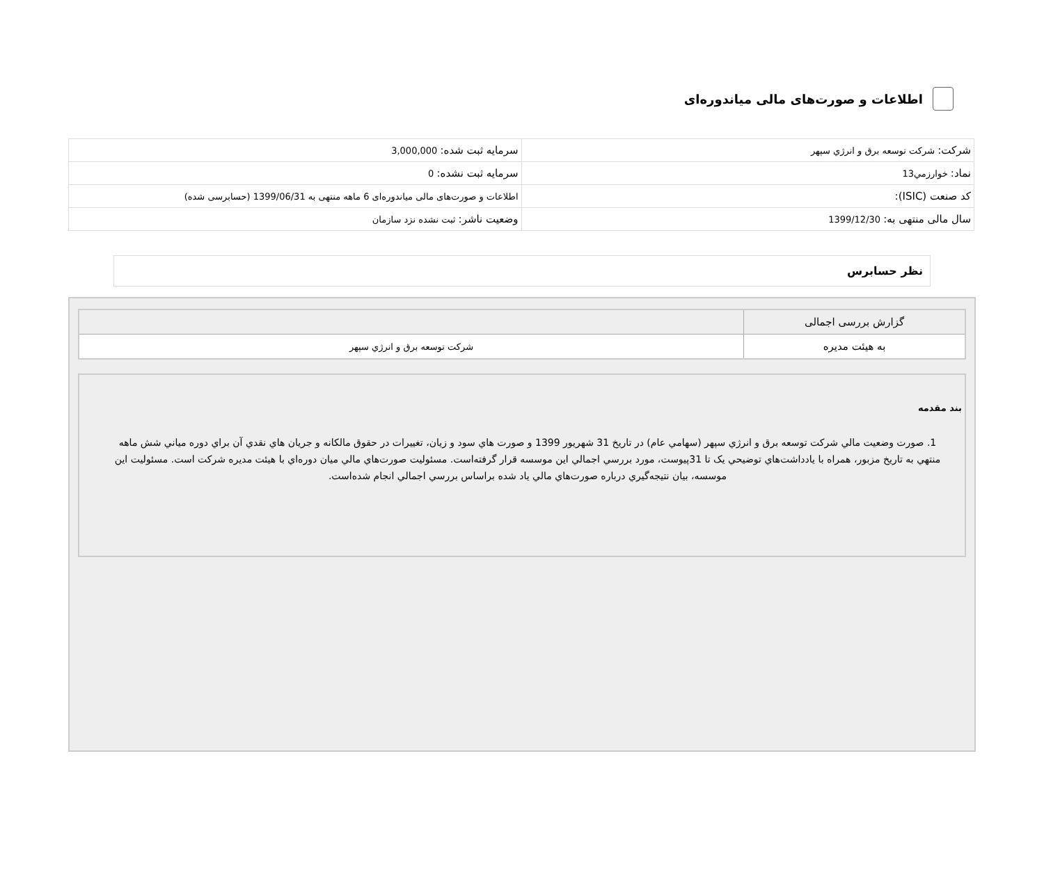اطلاعات و صورت‌های مالی میاندوره‌ای
| شرکت: شركت توسعه برق و انرژي سپهر | سرمایه ثبت شده: 3,000,000 |
| نماد: خوارزمي13 | سرمایه ثبت نشده: 0 |
| کد صنعت (ISIC): | اطلاعات و صورت‌های مالی میاندوره‌ای 6 ماهه منتهی به 1399/06/31 (حسابرسی شده) |
| سال مالی منتهی به: 1399/12/30 | وضعیت ناشر: ثبت نشده نزد سازمان |
نظر حسابرس
| گزارش بررسی اجمالی | |
| به هیئت مدیره | شركت توسعه برق و انرژي سپهر |
بند مقدمه
1. صورت وضعيت مالي شركت توسعه برق و انرژي سپهر (سهامي عام) در تاريخ 31 شهريور 1399 و صورت هاي سود و زيان، تغييرات در حقوق مالكانه و جريان هاي نقدي آن براي دوره مياني شش ماهه منتهي به تاريخ مزبور، همراه با يادداشت‌هاي توضيحي يک تا 31پيوست، مورد بررسي اجمالي اين موسسه قرار گرفته‌است. مسئوليت صورت‌هاي مالي ميان دوره‌اي با هيئت مديره شركت است. مسئوليت اين موسسه، بيان نتيجه‌گيري درباره صورت‌هاي مالي ياد شده براساس بررسي اجمالي انجام شده‌است.